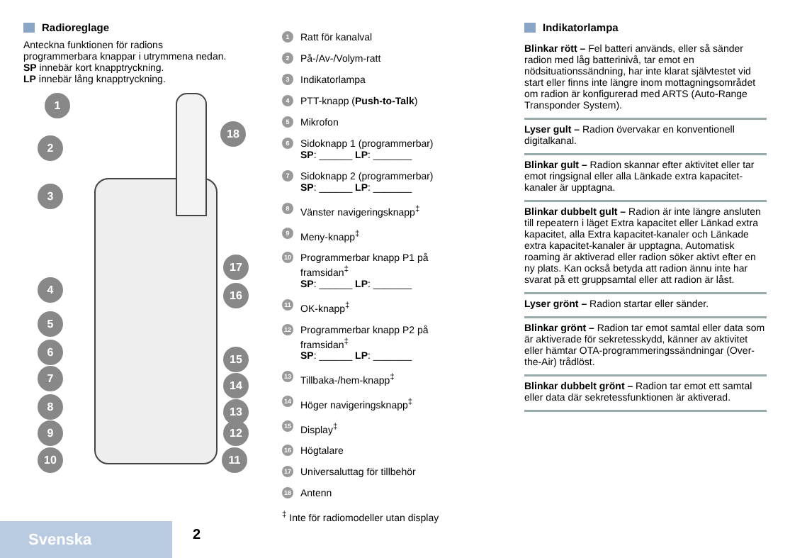Radioreglage
Anteckna funktionen för radions programmerbara knappar i utrymmena nedan.
SP innebär kort knapptryckning.
LP innebär lång knapptryckning.
1
2
3
4
5
6
7
8
9
10
18
17
16
15
14
13
12
11
1
Ratt för kanalval
2
På-/Av-/Volym-ratt
3
Indikatorlampa
4
PTT-knapp (Push-to-Talk)
5
Mikrofon
6
Sidoknapp 1 (programmerbar)
SP: ______ LP: _______
7
Sidoknapp 2 (programmerbar)
SP: ______ LP: _______
8
Vänster navigeringsknapp<sup>‡</sup>
9
Meny-knapp<sup>‡</sup>
10
Programmerbar knapp P1 på framsidan<sup>‡</sup>
SP: ______ LP: _______
11
OK-knapp<sup>‡</sup>
12
Programmerbar knapp P2 på framsidan<sup>‡</sup>
SP: ______ LP: _______
13
Tillbaka-/hem-knapp<sup>‡</sup>
14
Höger navigeringsknapp<sup>‡</sup>
15
Display<sup>‡</sup>
16
Högtalare
17
Universaluttag för tillbehör
18
Antenn
<sup>‡</sup> Inte för radiomodeller utan display
Indikatorlampa
Blinkar rött – Fel batteri används, eller så sänder radion med låg batterinivå, tar emot en nödsituationssändning, har inte klarat självtestet vid start eller finns inte längre inom mottagningsområdet om radion är konfigurerad med ARTS (Auto-Range Transponder System).
Lyser gult – Radion övervakar en konventionell digitalkanal.
Blinkar gult – Radion skannar efter aktivitet eller tar emot ringsignal eller alla Länkade extra kapacitet-kanaler är upptagna.
Blinkar dubbelt gult – Radion är inte längre ansluten till repeatern i läget Extra kapacitet eller Länkad extra kapacitet, alla Extra kapacitet-kanaler och Länkade extra kapacitet-kanaler är upptagna, Automatisk roaming är aktiverad eller radion söker aktivt efter en ny plats. Kan också betyda att radion ännu inte har svarat på ett gruppsamtal eller att radion är låst.
Lyser grönt – Radion startar eller sänder.
Blinkar grönt – Radion tar emot samtal eller data som är aktiverade för sekretesskydd, känner av aktivitet eller hämtar OTA-programmeringssändningar (Over-the-Air) trådlöst.
Blinkar dubbelt grönt – Radion tar emot ett samtal eller data där sekretessfunktionen är aktiverad.
Svenska 2